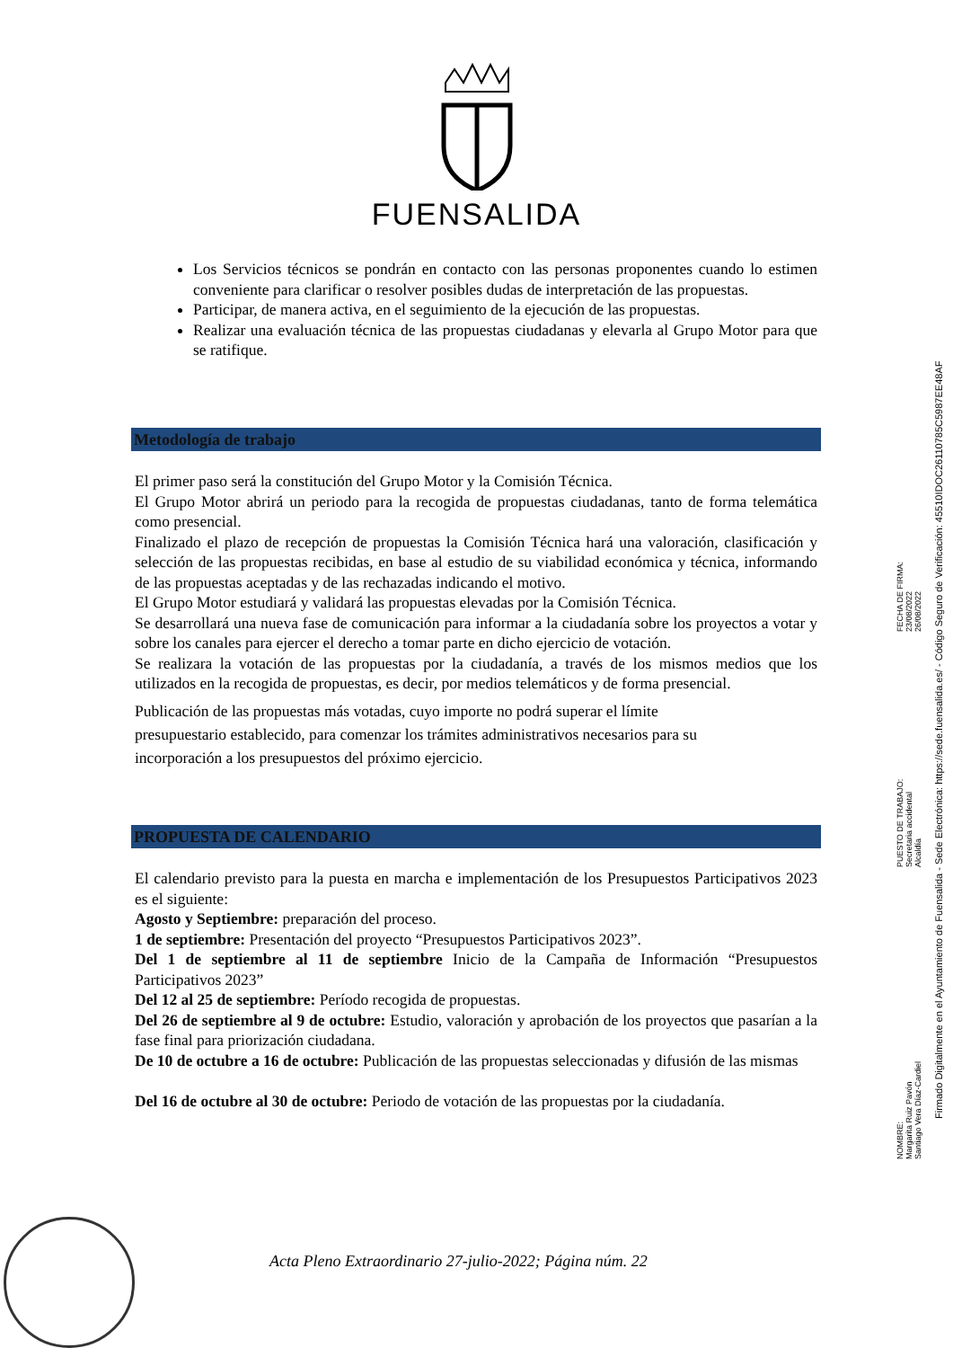FUENSALIDA
Los Servicios técnicos se pondrán en contacto con las personas proponentes cuando lo estimen conveniente para clarificar o resolver posibles dudas de interpretación de las propuestas.
Participar, de manera activa, en el seguimiento de la ejecución de las propuestas.
Realizar una evaluación técnica de las propuestas ciudadanas y elevarla al Grupo Motor para que se ratifique.
Metodología de trabajo
El primer paso será la constitución del Grupo Motor y la Comisión Técnica.
El Grupo Motor abrirá un periodo para la recogida de propuestas ciudadanas, tanto de forma telemática como presencial.
Finalizado el plazo de recepción de propuestas la Comisión Técnica hará una valoración, clasificación y selección de las propuestas recibidas, en base al estudio de su viabilidad económica y técnica, informando de las propuestas aceptadas y de las rechazadas indicando el motivo.
El Grupo Motor estudiará y validará las propuestas elevadas por la Comisión Técnica.
Se desarrollará una nueva fase de comunicación para informar a la ciudadanía sobre los proyectos a votar y sobre los canales para ejercer el derecho a tomar parte en dicho ejercicio de votación.
Se realizara la votación de las propuestas por la ciudadanía, a través de los mismos medios que los utilizados en la recogida de propuestas, es decir, por medios telemáticos y de forma presencial.
Publicación de las propuestas más votadas, cuyo importe no podrá superar el límite
presupuestario establecido, para comenzar los trámites administrativos necesarios para su
incorporación a los presupuestos del próximo ejercicio.
PROPUESTA DE CALENDARIO
El calendario previsto para la puesta en marcha e implementación de los Presupuestos Participativos 2023 es el siguiente:
Agosto y Septiembre: preparación del proceso.
1 de septiembre: Presentación del proyecto “Presupuestos Participativos 2023”.
Del 1 de septiembre al 11 de septiembre Inicio de la Campaña de Información “Presupuestos Participativos 2023”
Del 12 al 25 de septiembre: Período recogida de propuestas.
Del 26 de septiembre al 9 de octubre: Estudio, valoración y aprobación de los proyectos que pasarían a la fase final para priorización ciudadana.
De 10 de octubre a 16 de octubre: Publicación de las propuestas seleccionadas y difusión de las mismas
Del 16 de octubre al 30 de octubre: Periodo de votación de las propuestas por la ciudadanía.
Acta Pleno Extraordinario 27-julio-2022; Página núm. 22
Firmado Digitalmente en el Ayuntamiento de Fuensalida - Sede Electrónica: https://sede.fuensalida.es/ - Código Seguro de Verificación: 45510IDOC2611078­5C5987EE48AF
NOMBRE:
Margarita Ruiz Pavón
Santiago Vera Díaz-Cardiel
PUESTO DE TRABAJO:
Secretaria accidental
Alcaldía
FECHA DE FIRMA:
23/08/2022
26/08/2022